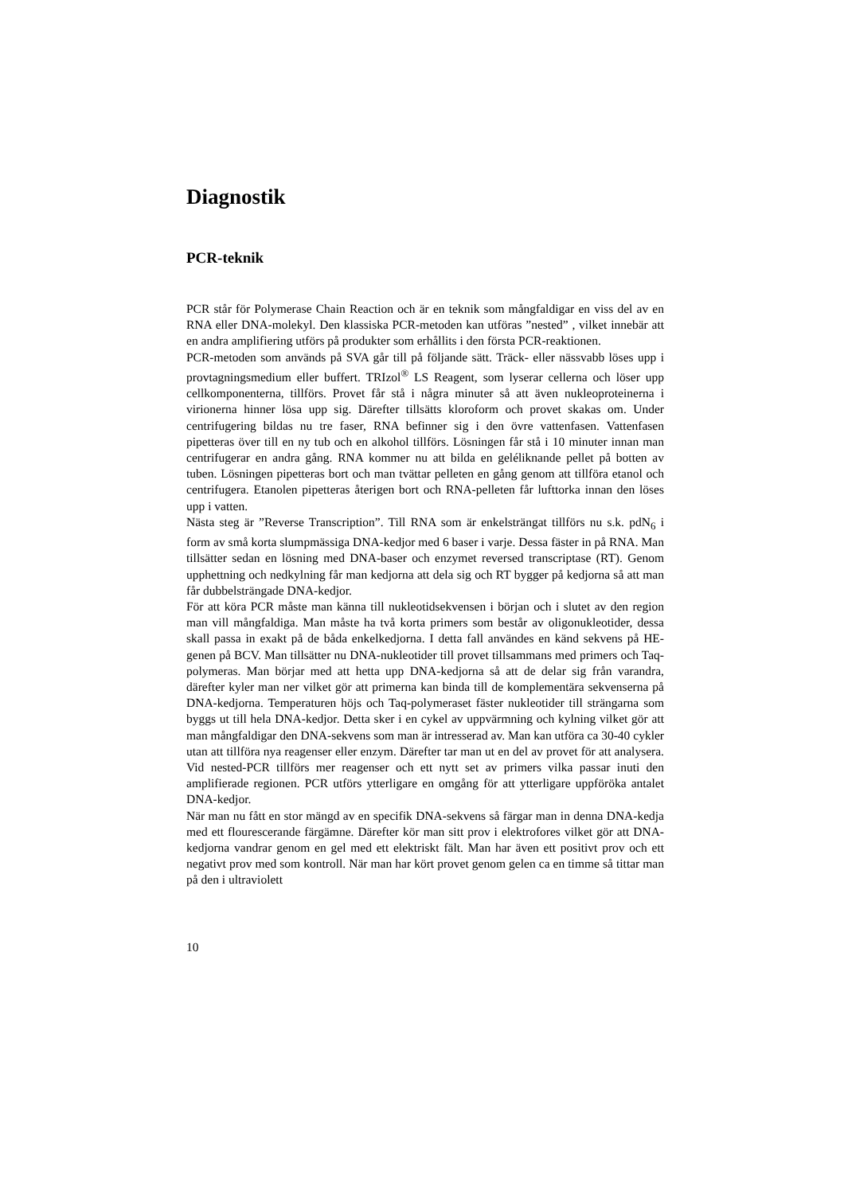Diagnostik
PCR-teknik
PCR står för Polymerase Chain Reaction och är en teknik som mångfaldigar en viss del av en RNA eller DNA-molekyl. Den klassiska PCR-metoden kan utföras ”nested” , vilket innebär att en andra amplifiering utförs på produkter som erhållits i den första PCR-reaktionen.
PCR-metoden som används på SVA går till på följande sätt. Träck- eller nässvabb löses upp i provtagningsmedium eller buffert. TRIzol<sup>®</sup> LS Reagent, som lyserar cellerna och löser upp cellkomponenterna, tillförs. Provet får stå i några minuter så att även nukleoproteinerna i virionerna hinner lösa upp sig. Därefter tillsätts kloroform och provet skakas om. Under centrifugering bildas nu tre faser, RNA befinner sig i den övre vattenfasen. Vattenfasen pipetteras över till en ny tub och en alkohol tillförs. Lösningen får stå i 10 minuter innan man centrifugerar en andra gång. RNA kommer nu att bilda en geléliknande pellet på botten av tuben. Lösningen pipetteras bort och man tvättar pelleten en gång genom att tillföra etanol och centrifugera. Etanolen pipetteras återigen bort och RNA-pelleten får lufttorka innan den löses upp i vatten.
Nästa steg är ”Reverse Transcription”. Till RNA som är enkelsträngat tillförs nu s.k. pdN<sub>6</sub> i form av små korta slumpmässiga DNA-kedjor med 6 baser i varje. Dessa fäster in på RNA. Man tillsätter sedan en lösning med DNA-baser och enzymet reversed transcriptase (RT). Genom upphettning och nedkylning får man kedjorna att dela sig och RT bygger på kedjorna så att man får dubbelsträngade DNA-kedjor.
För att köra PCR måste man känna till nukleotidsekvensen i början och i slutet av den region man vill mångfaldiga. Man måste ha två korta primers som består av oligonukleotider, dessa skall passa in exakt på de båda enkelkedjorna. I detta fall användes en känd sekvens på HE-genen på BCV. Man tillsätter nu DNA-nukleotider till provet tillsammans med primers och Taq-polymeras. Man börjar med att hetta upp DNA-kedjorna så att de delar sig från varandra, därefter kyler man ner vilket gör att primerna kan binda till de komplementära sekvenserna på DNA-kedjorna. Temperaturen höjs och Taq-polymeraset fäster nukleotider till strängarna som byggs ut till hela DNA-kedjor. Detta sker i en cykel av uppvärmning och kylning vilket gör att man mångfaldigar den DNA-sekvens som man är intresserad av. Man kan utföra ca 30-40 cykler utan att tillföra nya reagenser eller enzym. Därefter tar man ut en del av provet för att analysera. Vid nested-PCR tillförs mer reagenser och ett nytt set av primers vilka passar inuti den amplifierade regionen. PCR utförs ytterligare en omgång för att ytterligare uppföröka antalet DNA-kedjor.
När man nu fått en stor mängd av en specifik DNA-sekvens så färgar man in denna DNA-kedja med ett flourescerande färgämne. Därefter kör man sitt prov i elektrofores vilket gör att DNA-kedjorna vandrar genom en gel med ett elektriskt fält. Man har även ett positivt prov och ett negativt prov med som kontroll. När man har kört provet genom gelen ca en timme så tittar man på den i ultraviolett
10